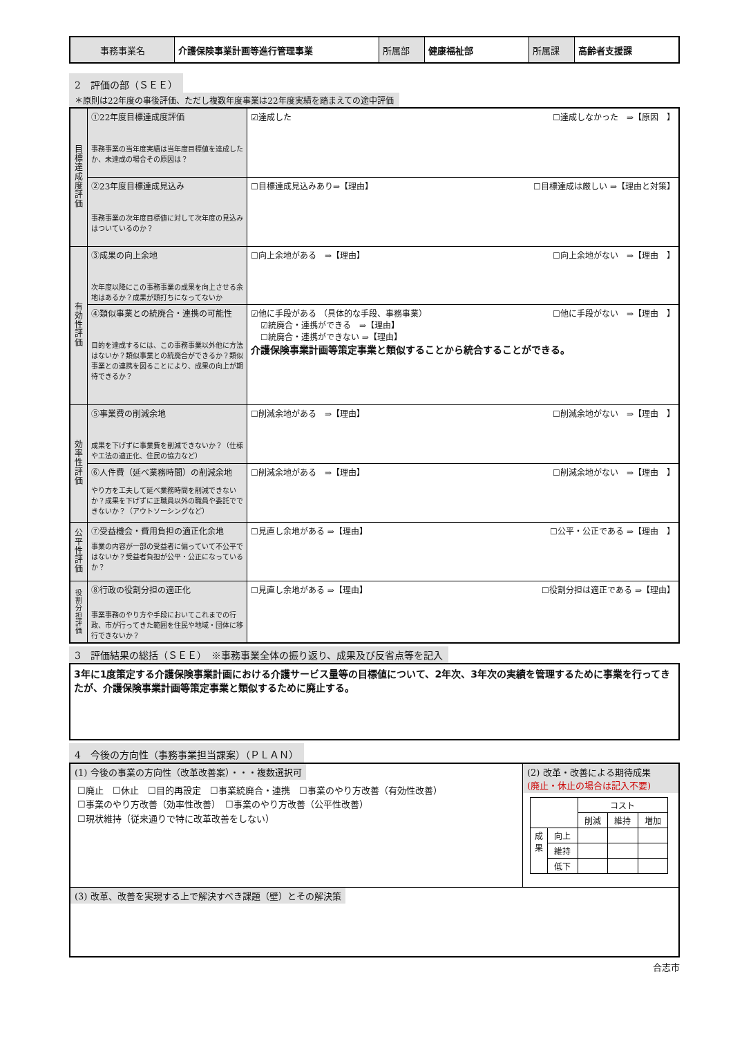| 事務事業名 | 介護保険事業計画等進行管理事業 | 所属部 | 健康福祉部 | 所属課 | 高齢者支援課 |
2　評価の部（ＳＥＥ）
＊原則は22年度の事後評価、ただし複数年度事業は22年度実績を踏まえての途中評価
| 目 標 達 成 度 評 価 | ①22年度目標達成度評価 事務事業の当年度実績は当年度目標値を達成したか、未達成の場合その原因は？ | ☑達成した ☐達成しなかった ⇒【原因 】 |
| | ②23年度目標達成見込み 事務事業の次年度目標値に対して次年度の見込みはついているのか？ | ☐目標達成見込みあり⇒【理由】 ☐目標達成は厳しい ⇒【理由と対策】 |
| 有 効 性 評 価 | ③成果の向上余地 次年度以降にこの事務事業の成果を向上させる余地はあるか？成果が頭打ちになってないか | ☐向上余地がある ⇒【理由】 ☐向上余地がない ⇒【理由 】 |
| | ④類似事業との統廃合・連携の可能性 目的を達成するには、この事務事業以外他に方法はないか？類似事業との統廃合ができるか？類似事業との連携を図ることにより、成果の向上が期待できるか？ | ☑他に手段がある （具体的な手段、事務事業） ☐他に手段がない ⇒【理由 】 ☑統廃合・連携ができる ⇒【理由】 ☐統廃合・連携ができない ⇒【理由】 介護保険事業計画等策定事業と類似することから統合することができる。 |
| 効 率 性 評 価 | ⑤事業費の削減余地 成果を下げずに事業費を削減できないか？（仕様や工法の適正化、住民の協力など） | ☐削減余地がある ⇒【理由】 ☐削減余地がない ⇒【理由 】 |
| | ⑥人件費（延べ業務時間）の削減余地 やり方を工夫して延べ業務時間を削減できないか？成果を下げずに正職員以外の職員や委託でできないか？（アウトソーシングなど） | ☐削減余地がある ⇒【理由】 ☐削減余地がない ⇒【理由 】 |
| 公 平 性 評 価 | ⑦受益機会・費用負担の適正化余地 事業の内容が一部の受益者に偏っていて不公平ではないか？受益者負担が公平・公正になっているか？ | ☐見直し余地がある ⇒【理由】 ☐公平・公正である ⇒【理由 】 |
| 役 割 分 担 評 価 | ⑧行政の役割分担の適正化 事業事務のやり方や手段においてこれまでの行政、市が行ってきた範囲を住民や地域・団体に移行できないか？ | ☐見直し余地がある ⇒【理由】 ☐役割分担は適正である ⇒【理由】 |
3　評価結果の総括（ＳＥＥ）　※事務事業全体の振り返り、成果及び反省点等を記入
| 3年に1度策定する介護保険事業計画における介護サービス量等の目標値について、2年次、3年次の実績を管理するために事業を行ってきたが、介護保険事業計画等策定事業と類似するために廃止する。 |
4　今後の方向性（事務事業担当課案）（ＰＬＡＮ）
| (1) 今後の事業の方向性（改革改善案）・・・複数選択可 ☐廃止 ☐休止 ☐目的再設定 ☐事業統廃合・連携 ☐事業のやり方改善（有効性改善） ☐事業のやり方改善（効率性改善） ☐事業のやり方改善（公平性改善） ☐現状維持（従来通りで特に改革改善をしない） | (2) 改革・改善による期待成果 (廃止・休止の場合は記入不要) / / / コスト / / / / / / 削減 / 維持 / 増加 / / 成 果 / 向上 / / / / / / 維持 / / / / / / 低下 / / / / |
| (3) 改革、改善を実現する上で解決すべき課題（壁）とその解決策 | |
合志市